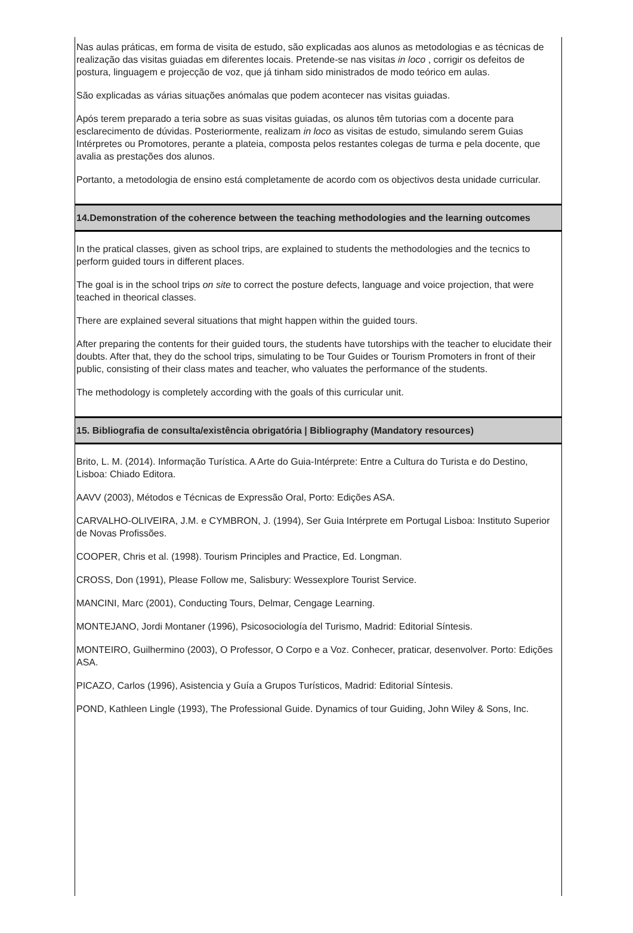Nas aulas práticas, em forma de visita de estudo, são explicadas aos alunos as metodologias e as técnicas de realização das visitas guiadas em diferentes locais. Pretende-se nas visitas in loco , corrigir os defeitos de postura, linguagem e projecção de voz, que já tinham sido ministrados de modo teórico em aulas.
São explicadas as várias situações anómalas que podem acontecer nas visitas guiadas.
Após terem preparado a teria sobre as suas visitas guiadas, os alunos têm tutorias com a docente para esclarecimento de dúvidas. Posteriormente, realizam in loco as visitas de estudo, simulando serem Guias Intérpretes ou Promotores, perante a plateia, composta pelos restantes colegas de turma e pela docente, que avalia as prestações dos alunos.
Portanto, a metodologia de ensino está completamente de acordo com os objectivos desta unidade curricular.
14.Demonstration of the coherence between the teaching methodologies and the learning outcomes
In the pratical classes, given as school trips, are explained to students the methodologies and the tecnics to perform guided tours in different places.
The goal is in the school trips on site to correct the posture defects, language and voice projection, that were teached in theorical classes.
There are explained several situations that might happen within the guided tours.
After preparing the contents for their guided tours, the students have tutorships with the teacher to elucidate their doubts. After that, they do the school trips, simulating to be Tour Guides or Tourism Promoters in front of their public, consisting of their class mates and teacher, who valuates the performance of the students.
The methodology is completely according with the goals of this curricular unit.
15. Bibliografia de consulta/existência obrigatória | Bibliography (Mandatory resources)
Brito, L. M. (2014). Informação Turística. A Arte do Guia-Intérprete: Entre a Cultura do Turista e do Destino, Lisboa: Chiado Editora.
AAVV (2003), Métodos e Técnicas de Expressão Oral, Porto: Edições ASA.
CARVALHO-OLIVEIRA, J.M. e CYMBRON, J. (1994), Ser Guia Intérprete em Portugal Lisboa: Instituto Superior de Novas Profissões.
COOPER, Chris et al. (1998). Tourism Principles and Practice, Ed. Longman.
CROSS, Don (1991), Please Follow me, Salisbury: Wessexplore Tourist Service.
MANCINI, Marc (2001), Conducting Tours, Delmar, Cengage Learning.
MONTEJANO, Jordi Montaner (1996), Psicosociología del Turismo, Madrid: Editorial Síntesis.
MONTEIRO, Guilhermino (2003), O Professor, O Corpo e a Voz. Conhecer, praticar, desenvolver. Porto: Edições ASA.
PICAZO, Carlos (1996), Asistencia y Guía a Grupos Turísticos, Madrid: Editorial Síntesis.
POND, Kathleen Lingle (1993), The Professional Guide. Dynamics of tour Guiding, John Wiley & Sons, Inc.